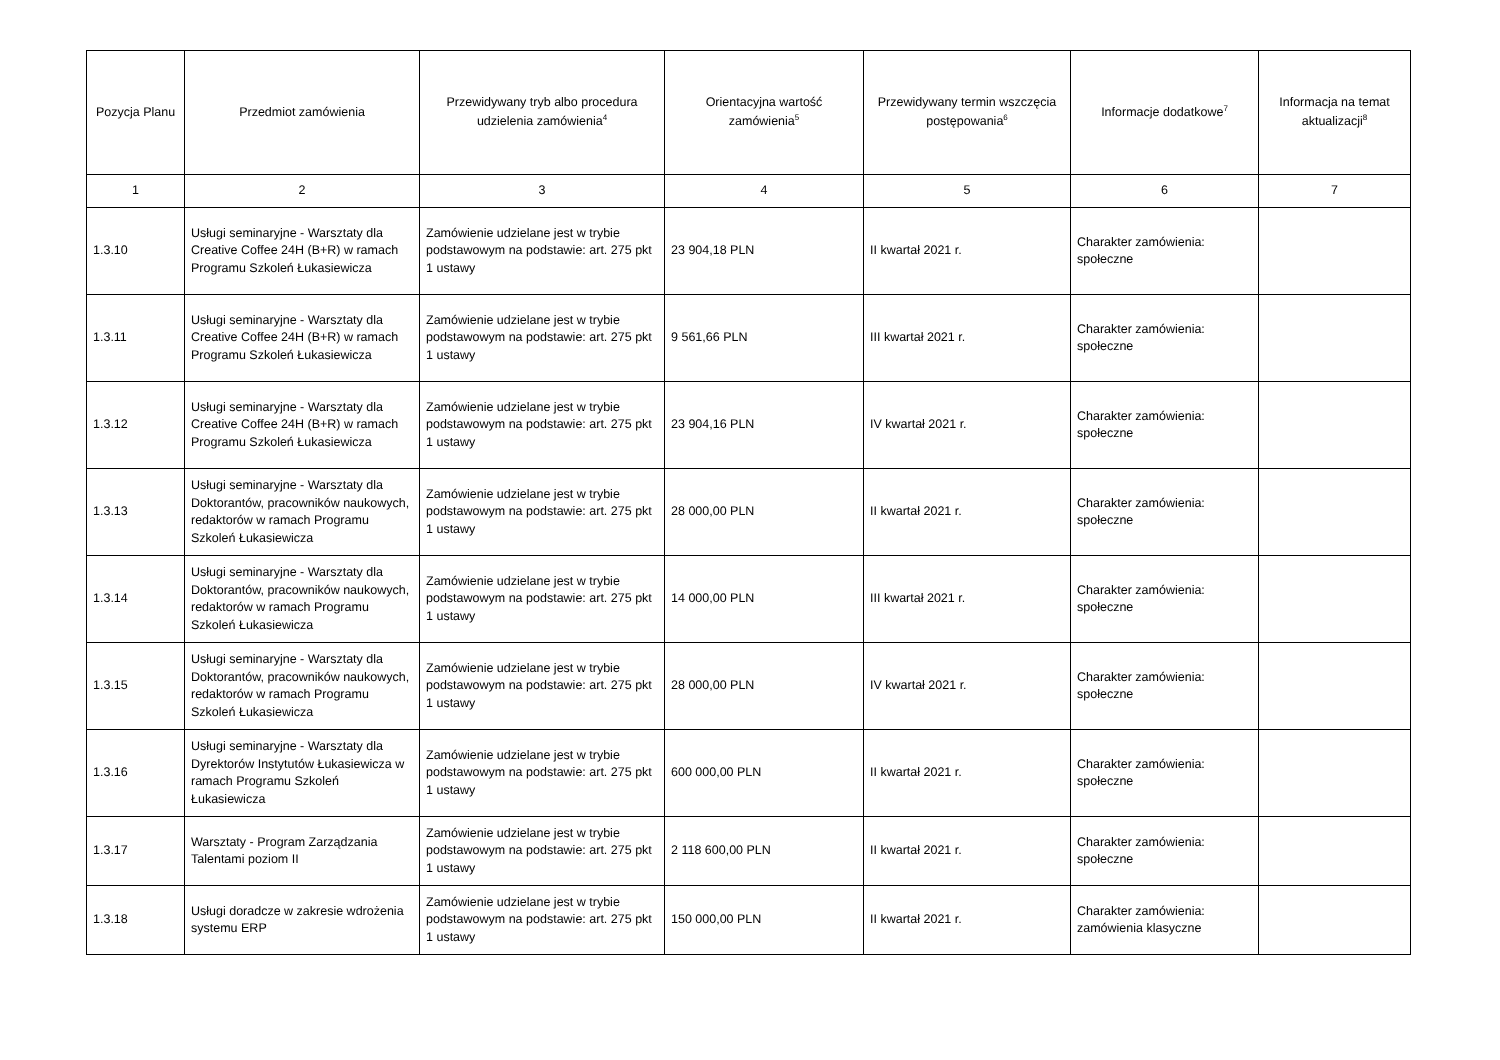| Pozycja Planu | Przedmiot zamówienia | Przewidywany tryb albo procedura udzielenia zamówienia<sup>4</sup> | Orientacyjna wartość zamówienia<sup>5</sup> | Przewidywany termin wszczęcia postępowania<sup>6</sup> | Informacje dodatkowe<sup>7</sup> | Informacja na temat aktualizacji<sup>8</sup> |
| --- | --- | --- | --- | --- | --- | --- |
| 1 | 2 | 3 | 4 | 5 | 6 | 7 |
| 1.3.10 | Usługi seminaryjne - Warsztaty dla Creative Coffee 24H (B+R) w ramach Programu Szkoleń Łukasiewicza | Zamówienie udzielane jest w trybie podstawowym na podstawie: art. 275 pkt 1 ustawy | 23 904,18 PLN | II kwartał 2021 r. | Charakter zamówienia: społeczne | |
| 1.3.11 | Usługi seminaryjne - Warsztaty dla Creative Coffee 24H (B+R) w ramach Programu Szkoleń Łukasiewicza | Zamówienie udzielane jest w trybie podstawowym na podstawie: art. 275 pkt 1 ustawy | 9 561,66 PLN | III kwartał 2021 r. | Charakter zamówienia: społeczne | |
| 1.3.12 | Usługi seminaryjne - Warsztaty dla Creative Coffee 24H (B+R) w ramach Programu Szkoleń Łukasiewicza | Zamówienie udzielane jest w trybie podstawowym na podstawie: art. 275 pkt 1 ustawy | 23 904,16 PLN | IV kwartał 2021 r. | Charakter zamówienia: społeczne | |
| 1.3.13 | Usługi seminaryjne - Warsztaty dla Doktorantów, pracowników naukowych, redaktorów w ramach Programu Szkoleń Łukasiewicza | Zamówienie udzielane jest w trybie podstawowym na podstawie: art. 275 pkt 1 ustawy | 28 000,00 PLN | II kwartał 2021 r. | Charakter zamówienia: społeczne | |
| 1.3.14 | Usługi seminaryjne - Warsztaty dla Doktorantów, pracowników naukowych, redaktorów w ramach Programu Szkoleń Łukasiewicza | Zamówienie udzielane jest w trybie podstawowym na podstawie: art. 275 pkt 1 ustawy | 14 000,00 PLN | III kwartał 2021 r. | Charakter zamówienia: społeczne | |
| 1.3.15 | Usługi seminaryjne - Warsztaty dla Doktorantów, pracowników naukowych, redaktorów w ramach Programu Szkoleń Łukasiewicza | Zamówienie udzielane jest w trybie podstawowym na podstawie: art. 275 pkt 1 ustawy | 28 000,00 PLN | IV kwartał 2021 r. | Charakter zamówienia: społeczne | |
| 1.3.16 | Usługi seminaryjne - Warsztaty dla Dyrektorów Instytutów Łukasiewicza w ramach Programu Szkoleń Łukasiewicza | Zamówienie udzielane jest w trybie podstawowym na podstawie: art. 275 pkt 1 ustawy | 600 000,00 PLN | II kwartał 2021 r. | Charakter zamówienia: społeczne | |
| 1.3.17 | Warsztaty - Program Zarządzania Talentami poziom II | Zamówienie udzielane jest w trybie podstawowym na podstawie: art. 275 pkt 1 ustawy | 2 118 600,00 PLN | II kwartał 2021 r. | Charakter zamówienia: społeczne | |
| 1.3.18 | Usługi doradcze w zakresie wdrożenia systemu ERP | Zamówienie udzielane jest w trybie podstawowym na podstawie: art. 275 pkt 1 ustawy | 150 000,00 PLN | II kwartał 2021 r. | Charakter zamówienia: zamówienia klasyczne | |